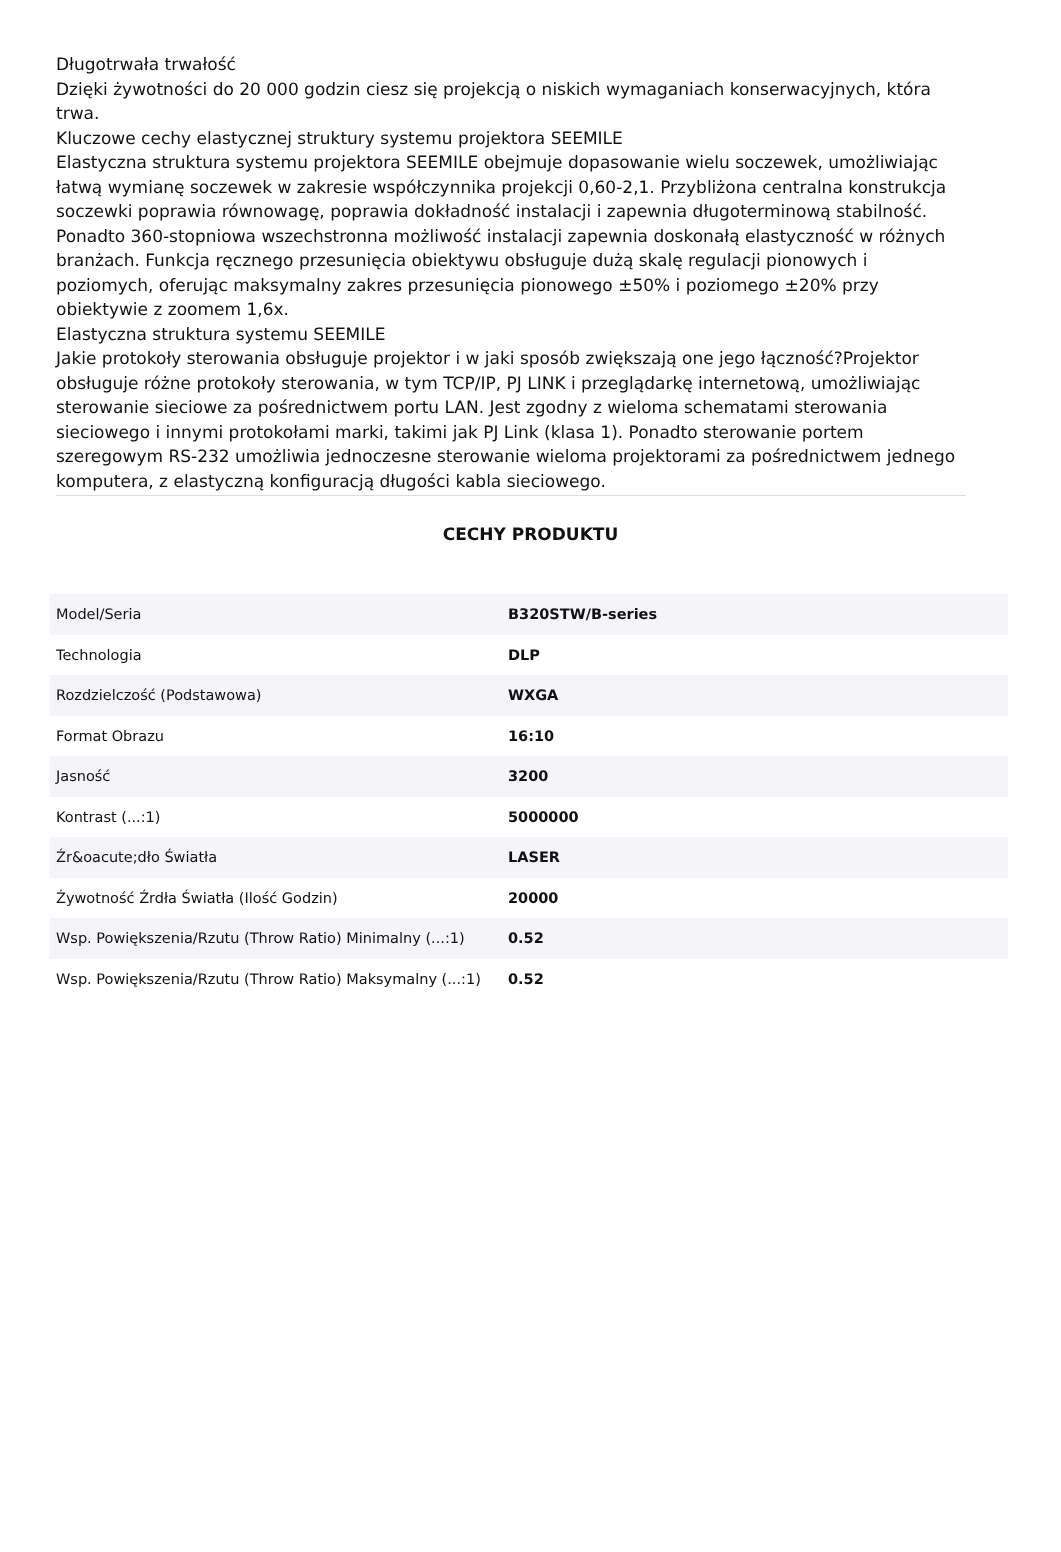Długotrwała trwałość
Dzięki żywotności do 20 000 godzin ciesz się projekcją o niskich wymaganiach konserwacyjnych, która trwa.
Kluczowe cechy elastycznej struktury systemu projektora SEEMILE
Elastyczna struktura systemu projektora SEEMILE obejmuje dopasowanie wielu soczewek, umożliwiając łatwą wymianę soczewek w zakresie współczynnika projekcji 0,60-2,1. Przybliżona centralna konstrukcja soczewki poprawia równowagę, poprawia dokładność instalacji i zapewnia długoterminową stabilność. Ponadto 360-stopniowa wszechstronna możliwość instalacji zapewnia doskonałą elastyczność w różnych branżach. Funkcja ręcznego przesunięcia obiektywu obsługuje dużą skalę regulacji pionowych i poziomych, oferując maksymalny zakres przesunięcia pionowego ±50% i poziomego ±20% przy obiektywie z zoomem 1,6x.
Elastyczna struktura systemu SEEMILE
Jakie protokoły sterowania obsługuje projektor i w jaki sposób zwiększają one jego łączność?Projektor obsługuje różne protokoły sterowania, w tym TCP/IP, PJ LINK i przeglądarkę internetową, umożliwiając sterowanie sieciowe za pośrednictwem portu LAN. Jest zgodny z wieloma schematami sterowania sieciowego i innymi protokołami marki, takimi jak PJ Link (klasa 1). Ponadto sterowanie portem szeregowym RS-232 umożliwia jednoczesne sterowanie wieloma projektorami za pośrednictwem jednego komputera, z elastyczną konfiguracją długości kabla sieciowego.
CECHY PRODUKTU
| Model/Seria | B320STW/B-series |
| Technologia | DLP |
| Rozdzielczość (Podstawowa) | WXGA |
| Format Obrazu | 16:10 |
| Jasność | 3200 |
| Kontrast (...:1) | 5000000 |
| Źr&oacute;dło Światła | LASER |
| Żywotność Źrdła Światła (Ilość Godzin) | 20000 |
| Wsp. Powiększenia/Rzutu (Throw Ratio) Minimalny (...:1) | 0.52 |
| Wsp. Powiększenia/Rzutu (Throw Ratio) Maksymalny (...:1) | 0.52 |